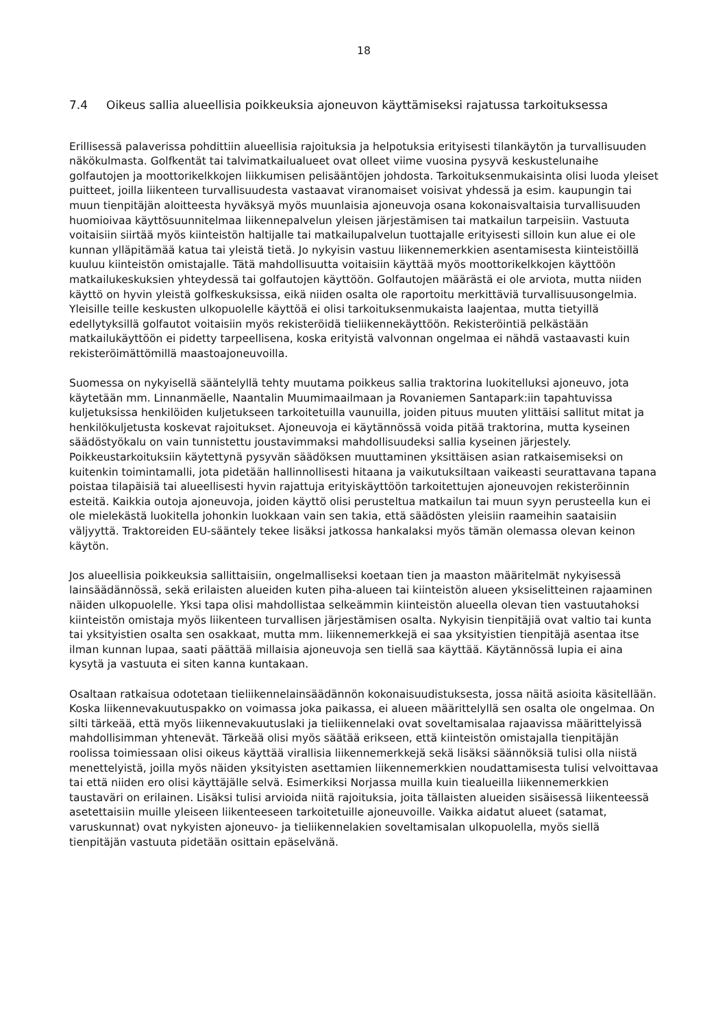18
7.4 Oikeus sallia alueellisia poikkeuksia ajoneuvon käyttämiseksi rajatussa tarkoituksessa
Erillisessä palaverissa pohdittiin alueellisia rajoituksia ja helpotuksia erityisesti tilankäytön ja turvallisuuden näkökulmasta. Golfkentät tai talvimatkailualueet ovat olleet viime vuosina pysyvä keskustelunaihe golfautojen ja moottorikelkkojen liikkumisen pelisääntöjen johdosta. Tarkoituksenmukaisinta olisi luoda yleiset puitteet, joilla liikenteen turvallisuudesta vastaavat viranomaiset voisivat yhdessä ja esim. kaupungin tai muun tienpitäjän aloitteesta hyväksyä myös muunlaisia ajoneuvoja osana kokonaisvaltaisia turvallisuuden huomioivaa käyttösuunnitelmaa liikennepalvelun yleisen järjestämisen tai matkailun tarpeisiin. Vastuuta voitaisiin siirtää myös kiinteistön haltijalle tai matkailupalvelun tuottajalle erityisesti silloin kun alue ei ole kunnan ylläpitämää katua tai yleistä tietä. Jo nykyisin vastuu liikennemerkkien asentamisesta kiinteistöillä kuuluu kiinteistön omistajalle. Tätä mahdollisuutta voitaisiin käyttää myös moottorikelkkojen käyttöön matkailukeskuksien yhteydessä tai golfautojen käyttöön. Golfautojen määrästä ei ole arviota, mutta niiden käyttö on hyvin yleistä golfkeskuksissa, eikä niiden osalta ole raportoitu merkittäviä turvallisuusongelmia. Yleisille teille keskusten ulkopuolelle käyttöä ei olisi tarkoituksenmukaista laajentaa, mutta tietyillä edellytyksillä golfautot voitaisiin myös rekisteröidä tieliikennekäyttöön. Rekisteröintiä pelkästään matkailukäyttöön ei pidetty tarpeellisena, koska erityistä valvonnan ongelmaa ei nähdä vastaavasti kuin rekisteröimättömillä maastoajoneuvoilla.
Suomessa on nykyisellä sääntelyllä tehty muutama poikkeus sallia traktorina luokitelluksi ajoneuvo, jota käytetään mm. Linnanmäelle, Naantalin Muumimaailmaan ja Rovaniemen Santapark:iin tapahtuvissa kuljetuksissa henkilöiden kuljetukseen tarkoitetuilla vaunuilla, joiden pituus muuten ylittäisi sallitut mitat ja henkilökuljetusta koskevat rajoitukset. Ajoneuvoja ei käytännössä voida pitää traktorina, mutta kyseinen säädöstyökalu on vain tunnistettu joustavimmaksi mahdollisuudeksi sallia kyseinen järjestely. Poikkeustarkoituksiin käytettynä pysyvän säädöksen muuttaminen yksittäisen asian ratkaisemiseksi on kuitenkin toimintamalli, jota pidetään hallinnollisesti hitaana ja vaikutuksiltaan vaikeasti seurattavana tapana poistaa tilapäisiä tai alueellisesti hyvin rajattuja erityiskäyttöön tarkoitettujen ajoneuvojen rekisteröinnin esteitä. Kaikkia outoja ajoneuvoja, joiden käyttö olisi perusteltua matkailun tai muun syyn perusteella kun ei ole mielekästä luokitella johonkin luokkaan vain sen takia, että säädösten yleisiin raameihin saataisiin väljyyttä. Traktoreiden EU-sääntely tekee lisäksi jatkossa hankalaksi myös tämän olemassa olevan keinon käytön.
Jos alueellisia poikkeuksia sallittaisiin, ongelmalliseksi koetaan tien ja maaston määritelmät nykyisessä lainsäädännössä, sekä erilaisten alueiden kuten piha-alueen tai kiinteistön alueen yksiselitteinen rajaaminen näiden ulkopuolelle. Yksi tapa olisi mahdollistaa selkeämmin kiinteistön alueella olevan tien vastuutahoksi kiinteistön omistaja myös liikenteen turvallisen järjestämisen osalta. Nykyisin tienpitäjiä ovat valtio tai kunta tai yksityistien osalta sen osakkaat, mutta mm. liikennemerkkejä ei saa yksityistien tienpitäjä asentaa itse ilman kunnan lupaa, saati päättää millaisia ajoneuvoja sen tiellä saa käyttää. Käytännössä lupia ei aina kysytä ja vastuuta ei siten kanna kuntakaan.
Osaltaan ratkaisua odotetaan tieliikennelainsäädännön kokonaisuudistuksesta, jossa näitä asioita käsitellään. Koska liikennevakuutuspakko on voimassa joka paikassa, ei alueen määrittelyllä sen osalta ole ongelmaa. On silti tärkeää, että myös liikennevakuutuslaki ja tieliikennelaki ovat soveltamisalaa rajaavissa määrittelyissä mahdollisimman yhtenevät. Tärkeää olisi myös säätää erikseen, että kiinteistön omistajalla tienpitäjän roolissa toimiessaan olisi oikeus käyttää virallisia liikennemerkkejä sekä lisäksi säännöksiä tulisi olla niistä menettelyistä, joilla myös näiden yksityisten asettamien liikennemerkkien noudattamisesta tulisi velvoittavaa tai että niiden ero olisi käyttäjälle selvä. Esimerkiksi Norjassa muilla kuin tiealueilla liikennemerkkien taustaväri on erilainen. Lisäksi tulisi arvioida niitä rajoituksia, joita tällaisten alueiden sisäisessä liikenteessä asetettaisiin muille yleiseen liikenteeseen tarkoitetuille ajoneuvoille. Vaikka aidatut alueet (satamat, varuskunnat) ovat nykyisten ajoneuvo- ja tieliikennelakien soveltamisalan ulkopuolella, myös siellä tienpitäjän vastuuta pidetään osittain epäselvänä.